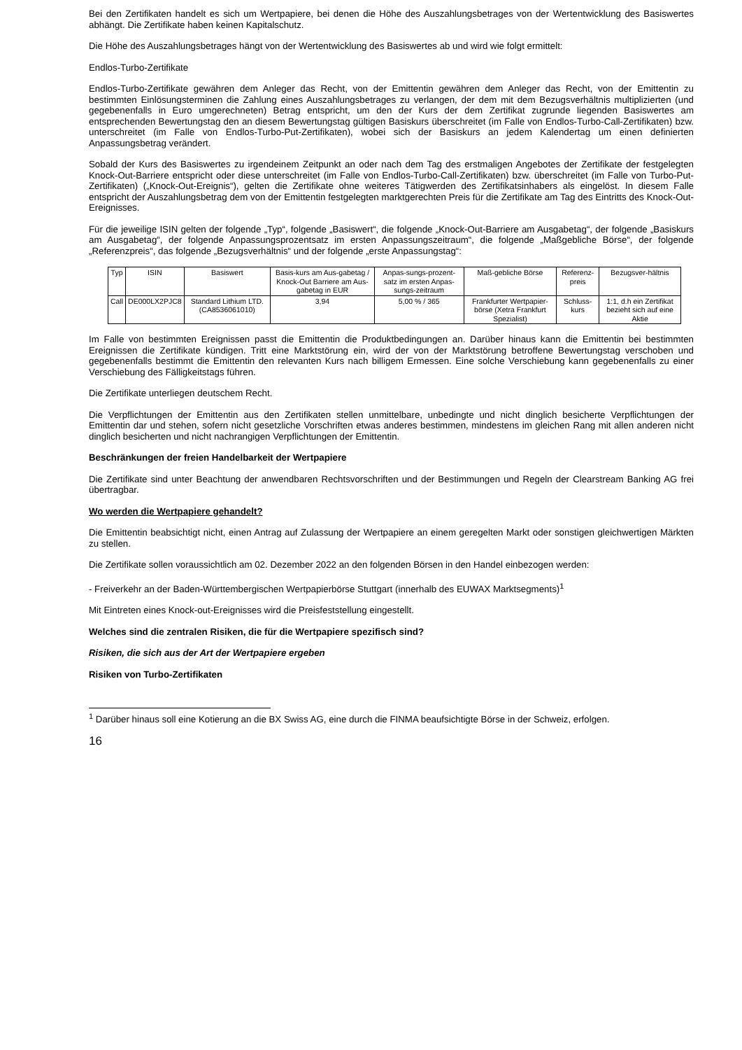Bei den Zertifikaten handelt es sich um Wertpapiere, bei denen die Höhe des Auszahlungsbetrages von der Wertentwicklung des Basiswertes abhängt. Die Zertifikate haben keinen Kapitalschutz.
Die Höhe des Auszahlungsbetrages hängt von der Wertentwicklung des Basiswertes ab und wird wie folgt ermittelt:
Endlos-Turbo-Zertifikate
Endlos-Turbo-Zertifikate gewähren dem Anleger das Recht, von der Emittentin gewähren dem Anleger das Recht, von der Emittentin zu bestimmten Einlösungsterminen die Zahlung eines Auszahlungsbetrages zu verlangen, der dem mit dem Bezugsverhältnis multiplizierten (und gegebenenfalls in Euro umgerechneten) Betrag entspricht, um den der Kurs der dem Zertifikat zugrunde liegenden Basiswertes am entsprechenden Bewertungstag den an diesem Bewertungstag gültigen Basiskurs überschreitet (im Falle von Endlos-Turbo-Call-Zertifikaten) bzw. unterschreitet (im Falle von Endlos-Turbo-Put-Zertifikaten), wobei sich der Basiskurs an jedem Kalendertag um einen definierten Anpassungsbetrag verändert.
Sobald der Kurs des Basiswertes zu irgendeinem Zeitpunkt an oder nach dem Tag des erstmaligen Angebotes der Zertifikate der festgelegten Knock-Out-Barriere entspricht oder diese unterschreitet (im Falle von Endlos-Turbo-Call-Zertifikaten) bzw. überschreitet (im Falle von Turbo-Put-Zertifikaten) („Knock-Out-Ereignis“), gelten die Zertifikate ohne weiteres Tätigwerden des Zertifikatsinhabers als eingelöst. In diesem Falle entspricht der Auszahlungsbetrag dem von der Emittentin festgelegten marktgerechten Preis für die Zertifikate am Tag des Eintritts des Knock-Out-Ereignisses.
Für die jeweilige ISIN gelten der folgende „Typ“, folgende „Basiswert“, die folgende „Knock-Out-Barriere am Ausgabetag“, der folgende „Basiskurs am Ausgabetag“, der folgende Anpassungsprozentsatz im ersten Anpassungszeitraum“, die folgende „Maßgebliche Börse“, der folgende „Referenzpreis“, das folgende „Bezugsverhältnis“ und der folgende „erste Anpassungstag“:
| Typ | ISIN | Basiswert | Basis-kurs am Aus-gabetag / Knock-Out Barriere am Aus-gabetag in EUR | Anpas-sungs-prozent-satz im ersten Anpas-sungs-zeitraum | Maß-gebliche Börse | Referenz-preis | Bezugsver-hältnis |
| --- | --- | --- | --- | --- | --- | --- | --- |
| Call | DE000LX2PJC8 | Standard Lithium LTD. (CA8536061010) | 3,94 | 5,00 % / 365 | Frankfurter Wertpapier-börse (Xetra Frankfurt Spezialist) | Schluss-kurs | 1:1, d.h ein Zertifikat bezieht sich auf eine Aktie |
Im Falle von bestimmten Ereignissen passt die Emittentin die Produktbedingungen an. Darüber hinaus kann die Emittentin bei bestimmten Ereignissen die Zertifikate kündigen. Tritt eine Marktstörung ein, wird der von der Marktstörung betroffene Bewertungstag verschoben und gegebenenfalls bestimmt die Emittentin den relevanten Kurs nach billigem Ermessen. Eine solche Verschiebung kann gegebenenfalls zu einer Verschiebung des Fälligkeitstags führen.
Die Zertifikate unterliegen deutschem Recht.
Die Verpflichtungen der Emittentin aus den Zertifikaten stellen unmittelbare, unbedingte und nicht dinglich besicherte Verpflichtungen der Emittentin dar und stehen, sofern nicht gesetzliche Vorschriften etwas anderes bestimmen, mindestens im gleichen Rang mit allen anderen nicht dinglich besicherten und nicht nachrangigen Verpflichtungen der Emittentin.
Beschränkungen der freien Handelbarkeit der Wertpapiere
Die Zertifikate sind unter Beachtung der anwendbaren Rechtsvorschriften und der Bestimmungen und Regeln der Clearstream Banking AG frei übertragbar.
Wo werden die Wertpapiere gehandelt?
Die Emittentin beabsichtigt nicht, einen Antrag auf Zulassung der Wertpapiere an einem geregelten Markt oder sonstigen gleichwertigen Märkten zu stellen.
Die Zertifikate sollen voraussichtlich am 02. Dezember 2022 an den folgenden Börsen in den Handel einbezogen werden:
- Freiverkehr an der Baden-Württembergischen Wertpapierbörse Stuttgart (innerhalb des EUWAX Marktsegments)<sup>1</sup>
Mit Eintreten eines Knock-out-Ereignisses wird die Preisfeststellung eingestellt.
Welches sind die zentralen Risiken, die für die Wertpapiere spezifisch sind?
Risiken, die sich aus der Art der Wertpapiere ergeben
Risiken von Turbo-Zertifikaten
<sup>1</sup> Darüber hinaus soll eine Kotierung an die BX Swiss AG, eine durch die FINMA beaufsichtigte Börse in der Schweiz, erfolgen.
16